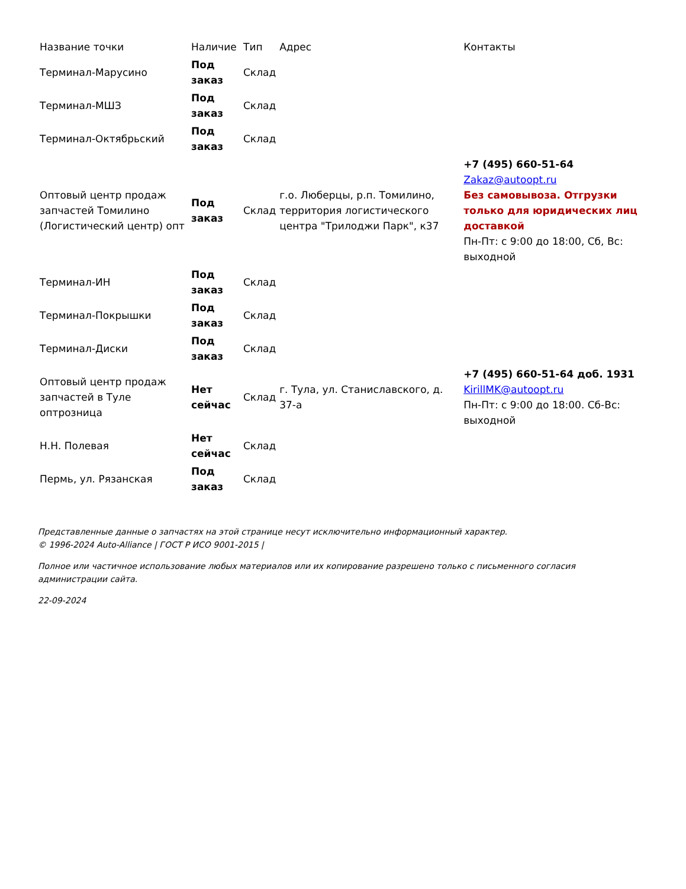| Название точки | Наличие | Тип | Адрес | Контакты |
| --- | --- | --- | --- | --- |
| Терминал-Марусино | Под заказ | Склад | | |
| Терминал-МШЗ | Под заказ | Склад | | |
| Терминал-Октябрьский | Под заказ | Склад | | |
| Оптовый центр продаж запчастей Томилино (Логистический центр) опт | Под заказ | Склад | г.о. Люберцы, р.п. Томилино, территория логистического центра "Трилоджи Парк", к37 | +7 (495) 660-51-64 Zakaz@autoopt.ru Без самовывоза. Отгрузки только для юридических лиц доставкой Пн-Пт: с 9:00 до 18:00, Сб, Вс: выходной |
| Терминал-ИН | Под заказ | Склад | | |
| Терминал-Покрышки | Под заказ | Склад | | |
| Терминал-Диски | Под заказ | Склад | | |
| Оптовый центр продаж запчастей в Туле оптрозница | Нет сейчас | Склад | г. Тула, ул. Станиславского, д. 37-а | +7 (495) 660-51-64 доб. 1931 KirillMK@autoopt.ru Пн-Пт: с 9:00 до 18:00. Сб-Вс: выходной |
| Н.Н. Полевая | Нет сейчас | Склад | | |
| Пермь, ул. Рязанская | Под заказ | Склад | | |
Представленные данные о запчастях на этой странице несут исключительно информационный характер.
© 1996-2024 Auto-Alliance | ГОСТ Р ИСО 9001-2015 |
Полное или частичное использование любых материалов или их копирование разрешено только с письменного согласия администрации сайта.
22-09-2024